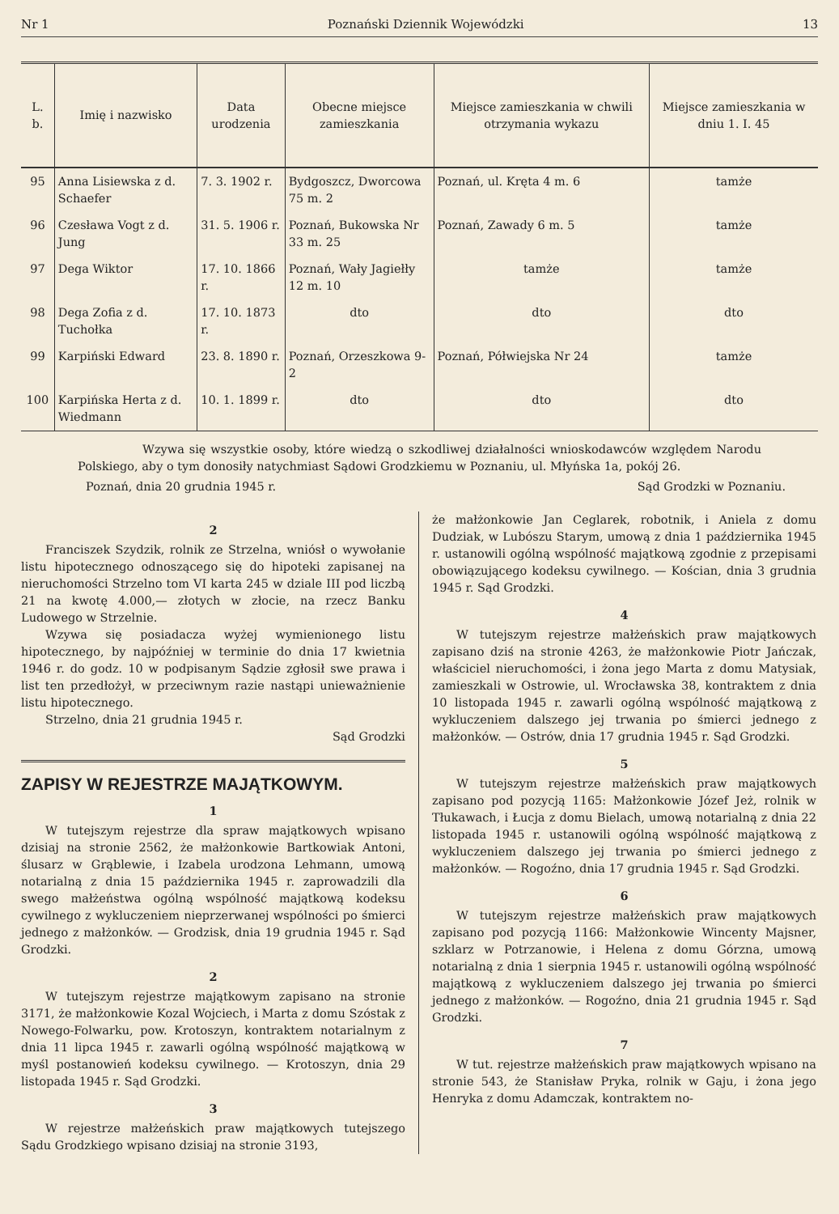Nr 1 Poznański Dziennik Wojewódzki 13
| L. b. | Imię i nazwisko | Data urodzenia | Obecne miejsce zamieszkania | Miejsce zamieszkania w chwili otrzymania wykazu | Miejsce zamieszkania w dniu 1. I. 45 |
| --- | --- | --- | --- | --- | --- |
| 95 | Anna Lisiewska z d. Schaefer | 7. 3. 1902 r. | Bydgoszcz, Dworcowa 75 m. 2 | Poznań, ul. Kręta 4 m. 6 | tamże |
| 96 | Czesława Vogt z d. Jung | 31. 5. 1906 r. | Poznań, Bukowska Nr 33 m. 25 | Poznań, Zawady 6 m. 5 | tamże |
| 97 | Dega Wiktor | 17. 10. 1866 r. | Poznań, Wały Jagiełły 12 m. 10 | tamże | tamże |
| 98 | Dega Zofia z d. Tuchołka | 17. 10. 1873 r. | dto | dto | dto |
| 99 | Karpiński Edward | 23. 8. 1890 r. | Poznań, Orzeszkowa 9-2 | Poznań, Półwiejska Nr 24 | tamże |
| 100 | Karpińska Herta z d. Wiedmann | 10. 1. 1899 r. | dto | dto | dto |
Wzywa się wszystkie osoby, które wiedzą o szkodliwej działalności wnioskodawców względem Narodu Polskiego, aby o tym donosiły natychmiast Sądowi Grodzkiemu w Poznaniu, ul. Młyńska 1a, pokój 26.
Poznań, dnia 20 grudnia 1945 r. Sąd Grodzki w Poznaniu.
2
Franciszek Szydzik, rolnik ze Strzelna, wniósł o wywołanie listu hipotecznego odnoszącego się do hipoteki zapisanej na nieruchomości Strzelno tom VI karta 245 w dziale III pod liczbą 21 na kwotę 4.000,— złotych w złocie, na rzecz Banku Ludowego w Strzelnie.
Wzywa się posiadacza wyżej wymienionego listu hipotecznego, by najpóźniej w terminie do dnia 17 kwietnia 1946 r. do godz. 10 w podpisanym Sądzie zgłosił swe prawa i list ten przedłożył, w przeciwnym razie nastąpi unieważnienie listu hipotecznego.
Strzelno, dnia 21 grudnia 1945 r.
Sąd Grodzki
ZAPISY W REJESTRZE MAJĄTKOWYM.
1
W tutejszym rejestrze dla spraw majątkowych wpisano dzisiaj na stronie 2562, że małżonkowie Bartkowiak Antoni, ślusarz w Grąblewie, i Izabela urodzona Lehmann, umową notarialną z dnia 15 października 1945 r. zaprowadzili dla swego małżeństwa ogólną wspólność majątkową kodeksu cywilnego z wykluczeniem nieprzerwanej wspólności po śmierci jednego z małżonków. — Grodzisk, dnia 19 grudnia 1945 r. Sąd Grodzki.
2
W tutejszym rejestrze majątkowym zapisano na stronie 3171, że małżonkowie Kozal Wojciech, i Marta z domu Szóstak z Nowego-Folwarku, pow. Krotoszyn, kontraktem notarialnym z dnia 11 lipca 1945 r. zawarli ogólną wspólność majątkową w myśl postanowień kodeksu cywilnego. — Krotoszyn, dnia 29 listopada 1945 r. Sąd Grodzki.
3
W rejestrze małżeńskich praw majątkowych tutejszego Sądu Grodzkiego wpisano dzisiaj na stronie 3193,
że małżonkowie Jan Ceglarek, robotnik, i Aniela z domu Dudziak, w Lubószu Starym, umową z dnia 1 października 1945 r. ustanowili ogólną wspólność majątkową zgodnie z przepisami obowiązującego kodeksu cywilnego. — Kościan, dnia 3 grudnia 1945 r. Sąd Grodzki.
4
W tutejszym rejestrze małżeńskich praw majątkowych zapisano dziś na stronie 4263, że małżonkowie Piotr Jańczak, właściciel nieruchomości, i żona jego Marta z domu Matysiak, zamieszkali w Ostrowie, ul. Wrocławska 38, kontraktem z dnia 10 listopada 1945 r. zawarli ogólną wspólność majątkową z wykluczeniem dalszego jej trwania po śmierci jednego z małżonków. — Ostrów, dnia 17 grudnia 1945 r. Sąd Grodzki.
5
W tutejszym rejestrze małżeńskich praw majątkowych zapisano pod pozycją 1165: Małżonkowie Józef Jeż, rolnik w Tłukawach, i Łucja z domu Bielach, umową notarialną z dnia 22 listopada 1945 r. ustanowili ogólną wspólność majątkową z wykluczeniem dalszego jej trwania po śmierci jednego z małżonków. — Rogoźno, dnia 17 grudnia 1945 r. Sąd Grodzki.
6
W tutejszym rejestrze małżeńskich praw majątkowych zapisano pod pozycją 1166: Małżonkowie Wincenty Majsner, szklarz w Potrzanowie, i Helena z domu Górzna, umową notarialną z dnia 1 sierpnia 1945 r. ustanowili ogólną wspólność majątkową z wykluczeniem dalszego jej trwania po śmierci jednego z małżonków. — Rogoźno, dnia 21 grudnia 1945 r. Sąd Grodzki.
7
W tut. rejestrze małżeńskich praw majątkowych wpisano na stronie 543, że Stanisław Pryka, rolnik w Gaju, i żona jego Henryka z domu Adamczak, kontraktem no-